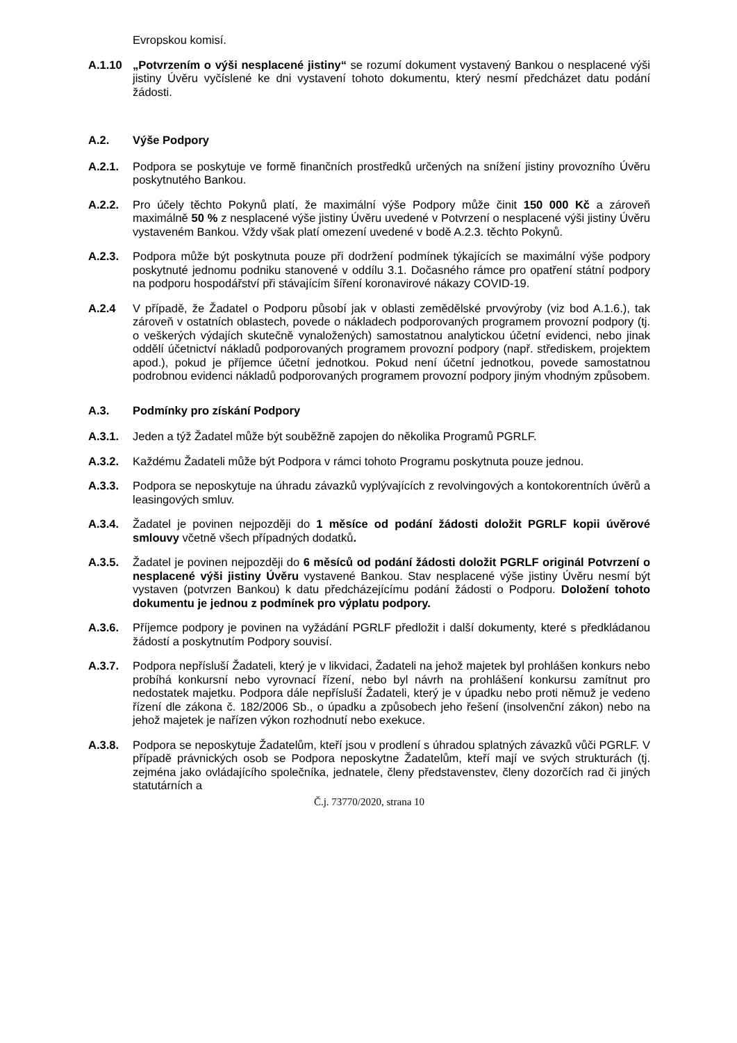Evropskou komisí.
A.1.10 „Potvrzením o výši nesplacené jistiny“ se rozumí dokument vystavený Bankou o nesplacené výši jistiny Úvěru vyčíslené ke dni vystavení tohoto dokumentu, který nesmí předcházet datu podání žádosti.
A.2. Výše Podpory
A.2.1. Podpora se poskytuje ve formě finančních prostředků určených na snížení jistiny provozního Úvěru poskytnutého Bankou.
A.2.2. Pro účely těchto Pokynů platí, že maximální výše Podpory může činit 150 000 Kč a zároveň maximálně 50 % z nesplacené výše jistiny Úvěru uvedené v Potvrzení o nesplacené výši jistiny Úvěru vystaveném Bankou. Vždy však platí omezení uvedené v bodě A.2.3. těchto Pokynů.
A.2.3. Podpora může být poskytnuta pouze při dodržení podmínek týkajících se maximální výše podpory poskytnuté jednomu podniku stanovené v oddílu 3.1. Dočasného rámce pro opatření státní podpory na podporu hospodářství při stávajícím šíření koronavirové nákazy COVID-19.
A.2.4 V případě, že Žadatel o Podporu působí jak v oblasti zemědělské prvovýroby (viz bod A.1.6.), tak zároveň v ostatních oblastech, povede o nákladech podporovaných programem provozní podpory (tj. o veškerých výdajích skutečně vynaložených) samostatnou analytickou účetní evidenci, nebo jinak oddělí účetnictví nákladů podporovaných programem provozní podpory (např. střediskem, projektem apod.), pokud je příjemce účetní jednotkou. Pokud není účetní jednotkou, povede samostatnou podrobnou evidenci nákladů podporovaných programem provozní podpory jiným vhodným způsobem.
A.3. Podmínky pro získání Podpory
A.3.1. Jeden a týž Žadatel může být souběžně zapojen do několika Programů PGRLF.
A.3.2. Každému Žadateli může být Podpora v rámci tohoto Programu poskytnuta pouze jednou.
A.3.3. Podpora se neposkytuje na úhradu závazků vyplývajících z revolvingových a kontokorentních úvěrů a leasingových smluv.
A.3.4. Žadatel je povinen nejpozději do 1 měsíce od podání žádosti doložit PGRLF kopii úvěrové smlouvy včetně všech případných dodatků.
A.3.5. Žadatel je povinen nejpozději do 6 měsíců od podání žádosti doložit PGRLF originál Potvrzení o nesplacené výši jistiny Úvěru vystavené Bankou. Stav nesplacené výše jistiny Úvěru nesmí být vystaven (potvrzen Bankou) k datu předcházejícímu podání žádosti o Podporu. Doložení tohoto dokumentu je jednou z podmínek pro výplatu podpory.
A.3.6. Příjemce podpory je povinen na vyžádání PGRLF předložit i další dokumenty, které s předkládanou žádostí a poskytnutím Podpory souvisí.
A.3.7. Podpora nepřísluší Žadateli, který je v likvidaci, Žadateli na jehož majetek byl prohlášen konkurs nebo probíhá konkursní nebo vyrovnací řízení, nebo byl návrh na prohlášení konkursu zamítnut pro nedostatek majetku. Podpora dále nepřísluší Žadateli, který je v úpadku nebo proti němuž je vedeno řízení dle zákona č. 182/2006 Sb., o úpadku a způsobech jeho řešení (insolvenční zákon) nebo na jehož majetek je nařízen výkon rozhodnutí nebo exekuce.
A.3.8. Podpora se neposkytuje Žadatelům, kteří jsou v prodlení s úhradou splatných závazků vůči PGRLF. V případě právnických osob se Podpora neposkytne Žadatelům, kteří mají ve svých strukturách (tj. zejména jako ovládajícího společníka, jednatele, členy představenstev, členy dozorčích rad či jiných statutárních a
Č.j. 73770/2020, strana 10